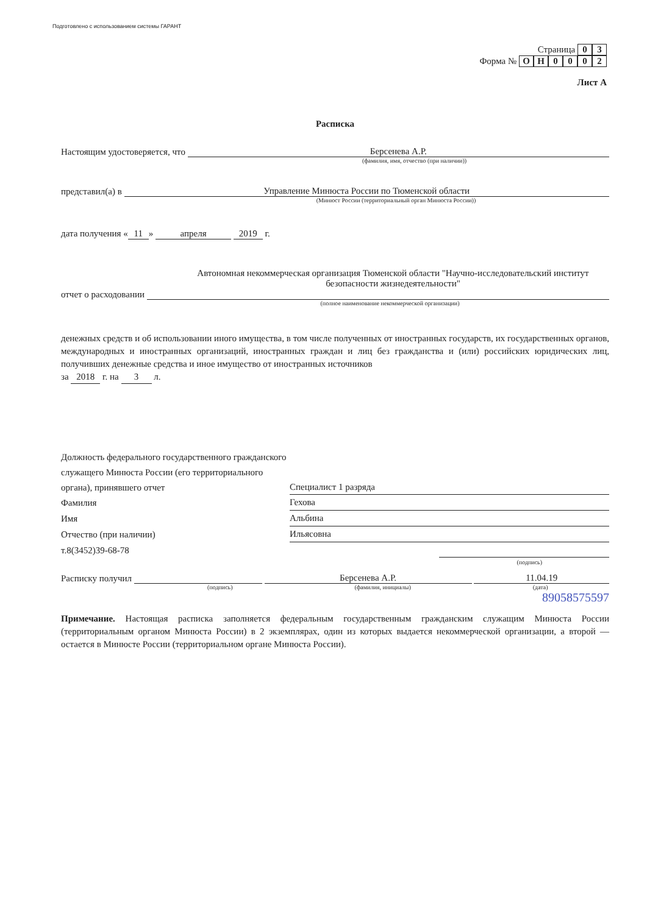Подготовлено с использованием системы ГАРАНТ
Страница 0 3
Форма № ОН 0002
Лист А
Расписка
Настоящим удостоверяется, что Берсенева А.Р.
(фамилия, имя, отчество (при наличии))
представил(а) в Управление Минюста России по Тюменской области
(Минюст России (территориальный орган Минюста России))
дата получения « 11 » апреля 2019 г.
Автономная некоммерческая организация Тюменской области "Научно-исследовательский институт безопасности жизнедеятельности"
отчет о расходовании
(полное наименование некоммерческой организации)
денежных средств и об использовании иного имущества, в том числе полученных от иностранных государств, их государственных органов, международных и иностранных организаций, иностранных граждан и лиц без гражданства и (или) российских юридических лиц, получивших денежные средства и иное имущество от иностранных источников
за 2018 г. на 3 л.
Должность федерального государственного гражданского служащего Минюста России (его территориального органа), принявшего отчет
Специалист 1 разряда
Фамилия
Гехова
Имя
Альбина
Отчество (при наличии)
Ильясовна
т.8(3452)39-68-78
(подпись)
Расписку получил Берсенева А.Р. 11.04.19
(подпись) (фамилия, инициалы) (дата)
89058575597
Примечание. Настоящая расписка заполняется федеральным государственным гражданским служащим Минюста России (территориальным органом Минюста России) в 2 экземплярах, один из которых выдается некоммерческой организации, а второй — остается в Минюсте России (территориальном органе Минюста России).